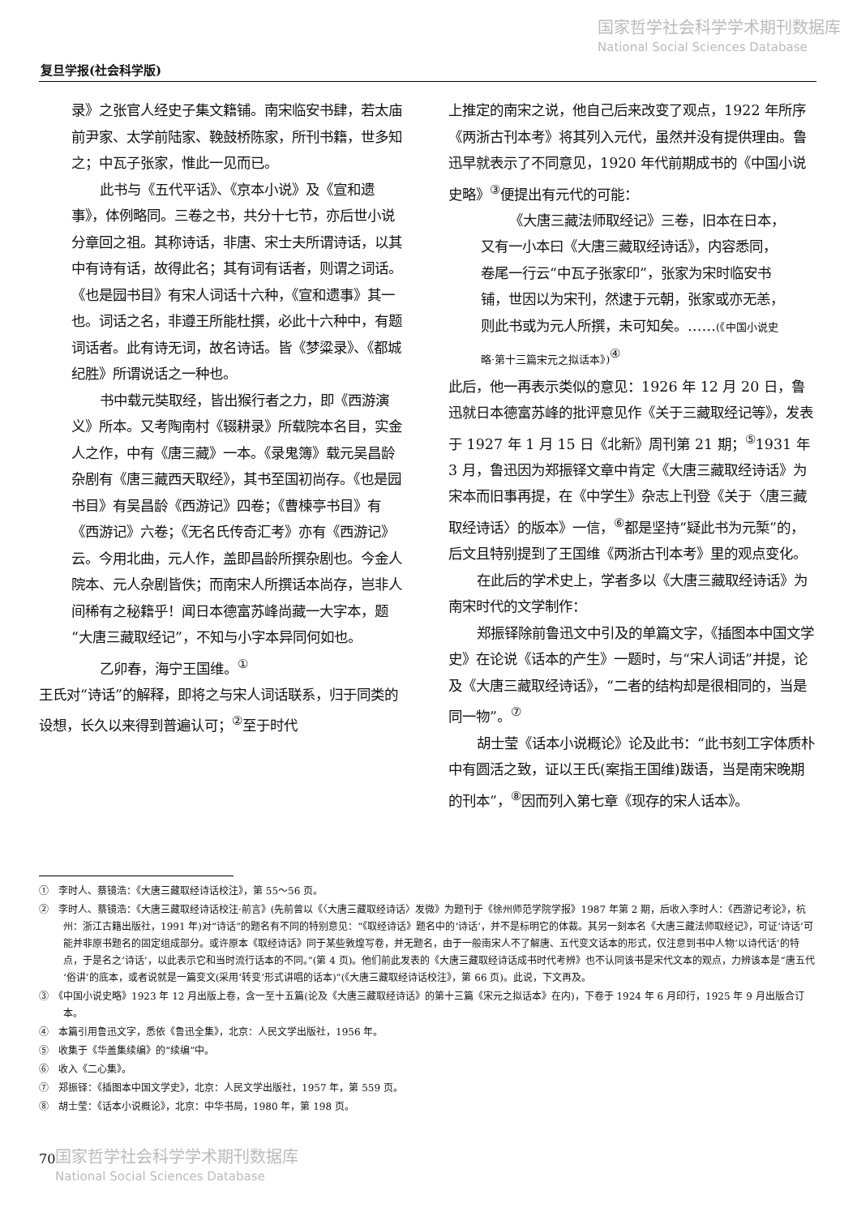国家哲学社会科学学术期刊数据库
National Social Sciences Database
复旦学报(社会科学版)
录》之张官人经史子集文籍铺。南宋临安书肆，若太庙前尹家、太学前陆家、鞔鼓桥陈家，所刊书籍，世多知之；中瓦子张家，惟此一见而已。
此书与《五代平话》、《京本小说》及《宣和遗事》，体例略同。三卷之书，共分十七节，亦后世小说分章回之祖。其称诗话，非唐、宋士夫所谓诗话，以其中有诗有话，故得此名；其有词有话者，则谓之词话。《也是园书目》有宋人词话十六种，《宣和遗事》其一也。词话之名，非遵王所能杜撰，必此十六种中，有题词话者。此有诗无词，故名诗话。皆《梦粱录》、《都城纪胜》所谓说话之一种也。
书中载元奘取经，皆出猴行者之力，即《西游演义》所本。又考陶南村《辍耕录》所载院本名目，实金人之作，中有《唐三藏》一本。《录鬼簿》载元吴昌龄杂剧有《唐三藏西天取经》，其书至国初尚存。《也是园书目》有吴昌龄《西游记》四卷；《曹楝亭书目》有《西游记》六卷；《无名氏传奇汇考》亦有《西游记》云。今用北曲，元人作，盖即昌龄所撰杂剧也。今金人院本、元人杂剧皆佚；而南宋人所撰话本尚存，岂非人间稀有之秘籍乎！闻日本德富苏峰尚藏一大字本，题“大唐三藏取经记”，不知与小字本异同何如也。
乙卯春，海宁王国维。<sup>①</sup>
王氏对“诗话”的解释，即将之与宋人词话联系，归于同类的设想，长久以来得到普遍认可；<sup>②</sup>至于时代
上推定的南宋之说，他自己后来改变了观点，1922 年所序《两浙古刊本考》将其列入元代，虽然并没有提供理由。鲁迅早就表示了不同意见，1920 年代前期成书的《中国小说史略》<sup>③</sup>便提出有元代的可能：
《大唐三藏法师取经记》三卷，旧本在日本，又有一小本曰《大唐三藏取经诗话》，内容悉同，卷尾一行云“中瓦子张家印”，张家为宋时临安书铺，世因以为宋刊，然逮于元朝，张家或亦无恙，则此书或为元人所撰，未可知矣。……(《中国小说史略·第十三篇宋元之拟话本》)<sup>④</sup>
此后，他一再表示类似的意见：1926 年 12 月 20 日，鲁迅就日本德富苏峰的批评意见作《关于三藏取经记等》，发表于 1927 年 1 月 15 日《北新》周刊第 21 期；<sup>⑤</sup>1931 年 3 月，鲁迅因为郑振铎文章中肯定《大唐三藏取经诗话》为宋本而旧事再提，在《中学生》杂志上刊登《关于〈唐三藏取经诗话〉的版本》一信，<sup>⑥</sup>都是坚持“疑此书为元椠”的，后文且特别提到了王国维《两浙古刊本考》里的观点变化。
在此后的学术史上，学者多以《大唐三藏取经诗话》为南宋时代的文学制作：
郑振铎除前鲁迅文中引及的单篇文字，《插图本中国文学史》在论说《话本的产生》一题时，与“宋人词话”并提，论及《大唐三藏取经诗话》，“二者的结构却是很相同的，当是同一物”。<sup>⑦</sup>
胡士莹《话本小说概论》论及此书：“此书刻工字体质朴中有圆活之致，证以王氏(案指王国维)跋语，当是南宋晚期的刊本”，<sup>⑧</sup>因而列入第七章《现存的宋人话本》。
①　李时人、蔡镜浩：《大唐三藏取经诗话校注》，第 55～56 页。
②　李时人、蔡镜浩：《大唐三藏取经诗话校注·前言》(先前曾以《〈大唐三藏取经诗话〉发微》为题刊于《徐州师范学院学报》1987 年第 2 期，后收入李时人：《西游记考论》，杭州：浙江古籍出版社，1991 年)对“诗话”的题名有不同的特别意见：“《取经诗话》题名中的‘诗话’，并不是标明它的体裁。其另一刻本名《大唐三藏法师取经记》，可证‘诗话’可能并非原书题名的固定组成部分。或许原本《取经诗话》同于某些敦煌写卷，并无题名，由于一般南宋人不了解唐、五代变文话本的形式，仅注意到书中人物‘以诗代话’的特点，于是名之‘诗话’，以此表示它和当时流行话本的不同。”(第 4 页)。他们前此发表的《大唐三藏取经诗话成书时代考辨》也不认同该书是宋代文本的观点，力辨该本是“唐五代‘俗讲’的底本，或者说就是一篇变文(采用‘转变’形式讲唱的话本)”(《大唐三藏取经诗话校注》，第 66 页)。此说，下文再及。
③　《中国小说史略》1923 年 12 月出版上卷，含一至十五篇(论及《大唐三藏取经诗话》的第十三篇《宋元之拟话本》在内)，下卷于 1924 年 6 月印行，1925 年 9 月出版合订本。
④　本篇引用鲁迅文字，悉依《鲁迅全集》，北京：人民文学出版社，1956 年。
⑤　收集于《华盖集续编》的“续编”中。
⑥　收入《二心集》。
⑦　郑振铎：《插图本中国文学史》，北京：人民文学出版社，1957 年，第 559 页。
⑧　胡士莹：《话本小说概论》，北京：中华书局，1980 年，第 198 页。
国家哲学社会科学学术期刊数据库
National Social Sciences Database
70